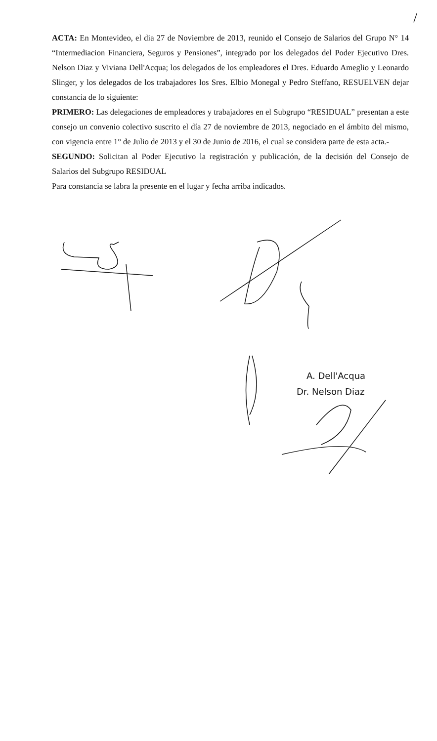/
ACTA: En Montevideo, el dia 27 de Noviembre de 2013, reunido el Consejo de Salarios del Grupo N° 14 “Intermediacion Financiera, Seguros y Pensiones”, integrado por los delegados del Poder Ejecutivo Dres. Nelson Diaz y Viviana Dell'Acqua; los delegados de los empleadores el Dres. Eduardo Ameglio y Leonardo Slinger, y los delegados de los trabajadores los Sres. Elbio Monegal y Pedro Steffano, RESUELVEN dejar constancia de lo siguiente:
PRIMERO: Las delegaciones de empleadores y trabajadores en el Subgrupo “RESIDUAL” presentan a este consejo un convenio colectivo suscrito el día 27 de noviembre de 2013, negociado en el ámbito del mismo, con vigencia entre 1° de Julio de 2013 y el 30 de Junio de 2016, el cual se considera parte de esta acta.-
SEGUNDO: Solicitan al Poder Ejecutivo la registración y publicación, de la decisión del Consejo de Salarios del Subgrupo RESIDUAL
Para constancia se labra la presente en el lugar y fecha arriba indicados.
A. Dell'Acqua
Dr. Nelson Diaz